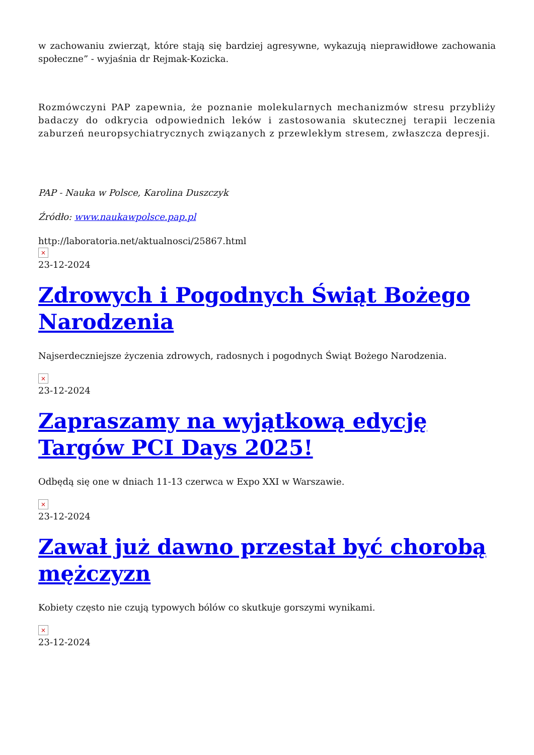w zachowaniu zwierząt, które stają się bardziej agresywne, wykazują nieprawidłowe zachowania społeczne” - wyjaśnia dr Rejmak-Kozicka.
Rozmówczyni PAP zapewnia, że poznanie molekularnych mechanizmów stresu przybliży badaczy do odkrycia odpowiednich leków i zastosowania skutecznej terapii leczenia zaburzeń neuropsychiatrycznych związanych z przewlekłym stresem, zwłaszcza depresji.
PAP - Nauka w Polsce, Karolina Duszczyk
Źródło: www.naukawpolsce.pap.pl
http://laboratoria.net/aktualnosci/25867.html
×
23-12-2024
Zdrowych i Pogodnych Świąt Bożego Narodzenia
Najserdeczniejsze życzenia zdrowych, radosnych i pogodnych Świąt Bożego Narodzenia.
×
23-12-2024
Zapraszamy na wyjątkową edycję Targów PCI Days 2025!
Odbędą się one w dniach 11-13 czerwca w Expo XXI w Warszawie.
×
23-12-2024
Zawał już dawno przestał być chorobą mężczyzn
Kobiety często nie czują typowych bólów co skutkuje gorszymi wynikami.
×
23-12-2024